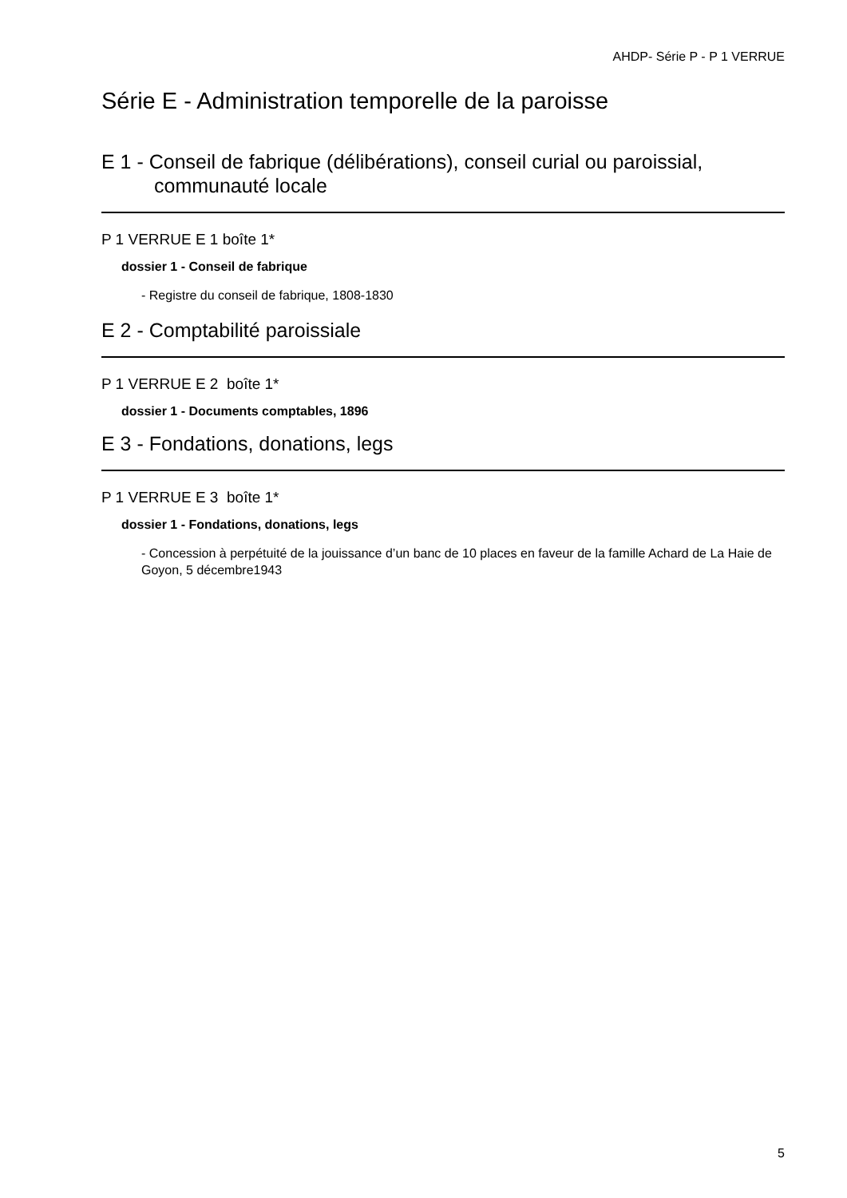AHDP- Série P - P 1 VERRUE
Série E - Administration temporelle de la paroisse
E 1 - Conseil de fabrique (délibérations), conseil curial ou paroissial, communauté locale
P 1 VERRUE E 1 boîte 1*
dossier 1 - Conseil de fabrique
- Registre du conseil de fabrique, 1808-1830
E 2 - Comptabilité paroissiale
P 1 VERRUE E 2 boîte 1*
dossier 1 - Documents comptables, 1896
E 3 - Fondations, donations, legs
P 1 VERRUE E 3 boîte 1*
dossier 1 - Fondations, donations, legs
- Concession à perpétuité de la jouissance d’un banc de 10 places en faveur de la famille Achard de La Haie de Goyon, 5 décembre1943
5